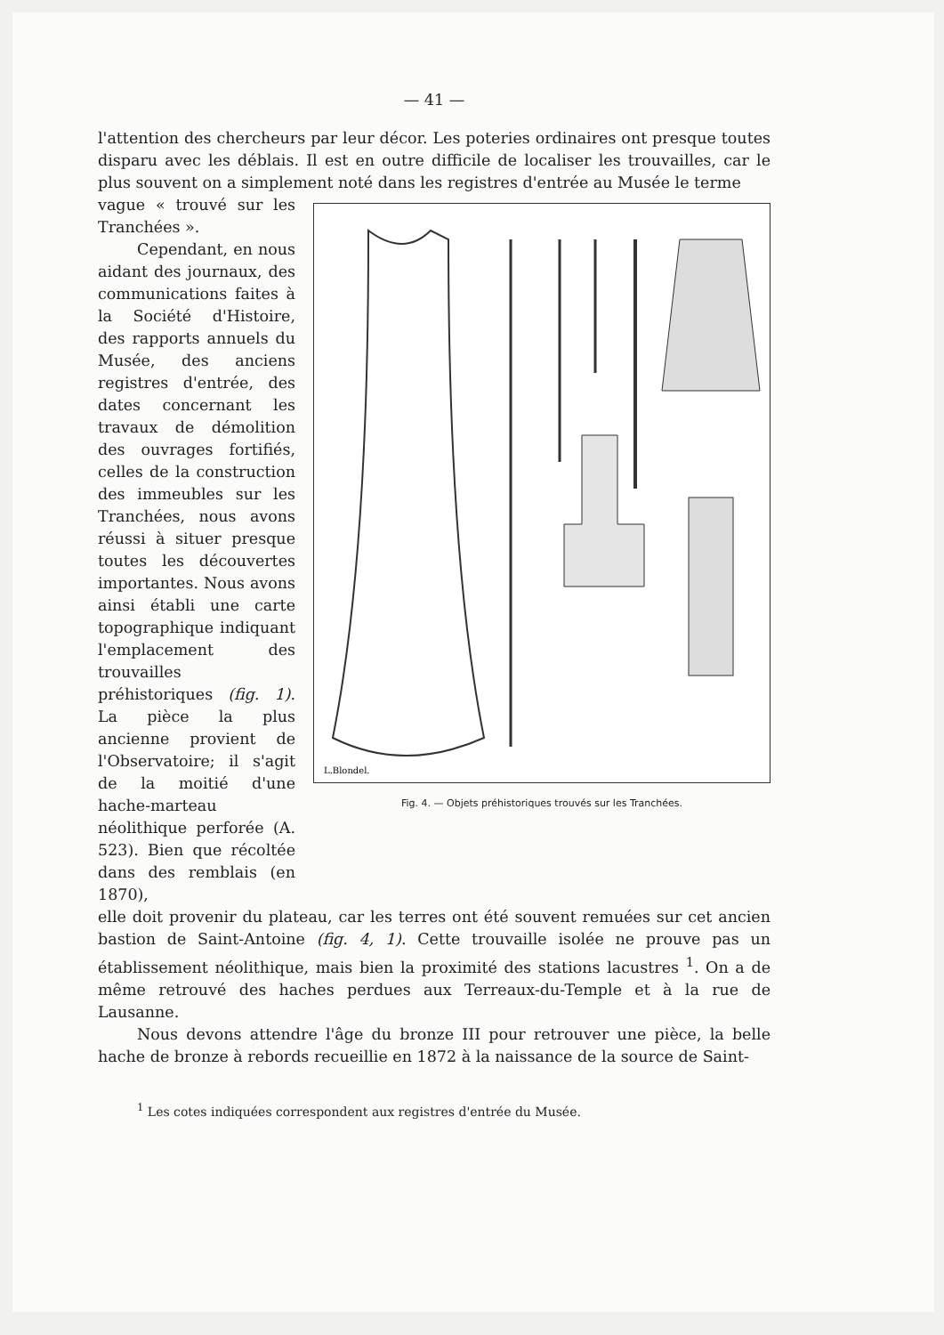— 41 —
l'attention des chercheurs par leur décor. Les poteries ordinaires ont presque toutes disparu avec les déblais. Il est en outre difficile de localiser les trouvailles, car le plus souvent on a simplement noté dans les registres d'entrée au Musée le terme
vague « trouvé sur les Tranchées ».
Cependant, en nous aidant des journaux, des communications faites à la Société d'Histoire, des rapports annuels du Musée, des anciens registres d'entrée, des dates concernant les travaux de démolition des ouvrages fortifiés, celles de la construction des immeubles sur les Tranchées, nous avons réussi à situer presque toutes les découvertes importantes. Nous avons ainsi établi une carte topographique indiquant l'emplacement des trouvailles préhistoriques (fig. 1). La pièce la plus ancienne provient de l'Observatoire; il s'agit de la moitié d'une hache-marteau néolithique perforée (A. 523). Bien que récoltée dans des remblais (en 1870),
L.Blondel.
Fig. 4. — Objets préhistoriques trouvés sur les Tranchées.
elle doit provenir du plateau, car les terres ont été souvent remuées sur cet ancien bastion de Saint-Antoine (fig. 4, 1). Cette trouvaille isolée ne prouve pas un établissement néolithique, mais bien la proximité des stations lacustres <sup>1</sup>. On a de même retrouvé des haches perdues aux Terreaux-du-Temple et à la rue de Lausanne.
Nous devons attendre l'âge du bronze III pour retrouver une pièce, la belle hache de bronze à rebords recueillie en 1872 à la naissance de la source de Saint-
<sup>1</sup> Les cotes indiquées correspondent aux registres d'entrée du Musée.